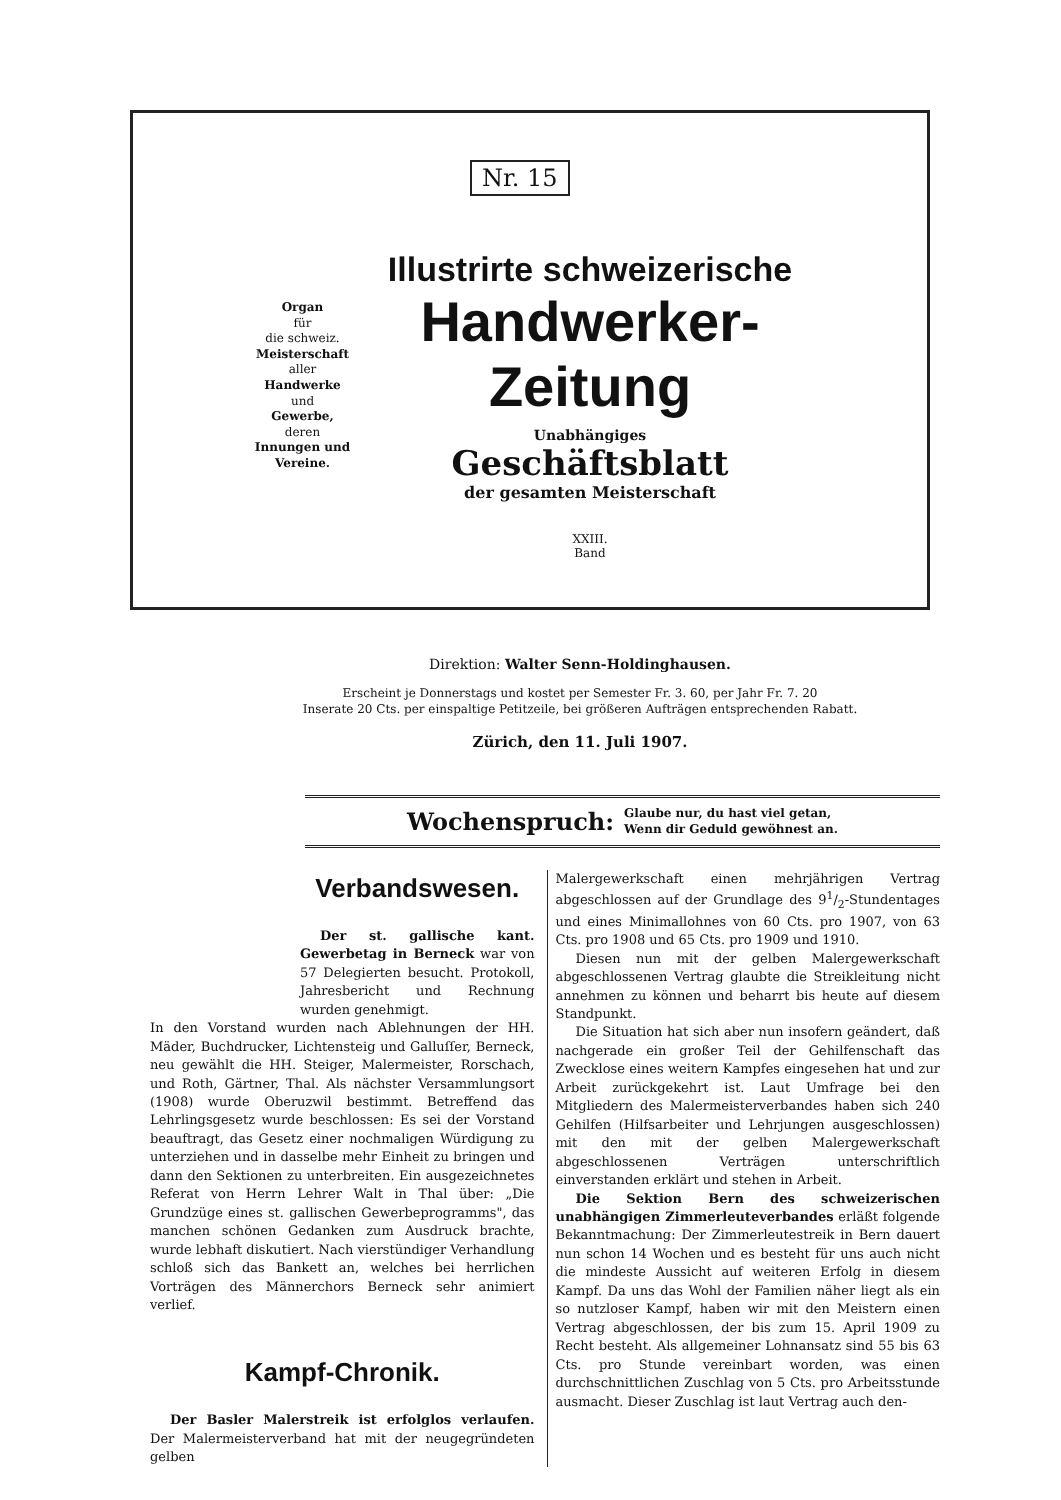Nr. 15
Organ
für
die schweiz.
Meisterschaft
aller
Handwerke
und
Gewerbe,
deren
Innungen und Vereine.
Illustrirte schweizerische
Handwerker-Zeitung
Unabhängiges
Geschäftsblatt
der gesamten Meisterschaft
XXIII.
Band
Direktion: Walter Senn-Holdinghausen.
Erscheint je Donnerstags und kostet per Semester Fr. 3. 60, per Jahr Fr. 7. 20
Inserate 20 Cts. per einspaltige Petitzeile, bei größeren Aufträgen entsprechenden Rabatt.
Zürich, den 11. Juli 1907.
Wochenspruch: Glaube nur, du hast viel getan,
Wenn dir Geduld gewöhnest an.
Verbandswesen.
Der st. gallische kant. Gewerbetag in Berneck war von 57 Delegierten besucht. Protokoll, Jahresbericht und Rechnung wurden genehmigt.
In den Vorstand wurden nach Ablehnungen der HH. Mäder, Buchdrucker, Lichtensteig und Galluſſer, Berneck, neu gewählt die HH. Steiger, Malermeister, Rorschach, und Roth, Gärtner, Thal. Als nächster Versammlungsort (1908) wurde Oberuzwil bestimmt. Betreffend das Lehrlingsgesetz wurde beschlossen: Es sei der Vorstand beauftragt, das Gesetz einer nochmaligen Würdigung zu unterziehen und in dasselbe mehr Einheit zu bringen und dann den Sektionen zu unterbreiten. Ein ausgezeichnetes Referat von Herrn Lehrer Walt in Thal über: „Die Grundzüge eines st. gallischen Gewerbeprogramms", das manchen schönen Gedanken zum Ausdruck brachte, wurde lebhaft diskutiert. Nach vierstündiger Verhandlung schloß sich das Bankett an, welches bei herrlichen Vorträgen des Männerchors Berneck sehr animiert verlief.
Kampf-Chronik.
Der Basler Malerstreik ist erfolglos verlaufen. Der Malermeisterverband hat mit der neugegründeten gelben
Malergewerkschaft einen mehrjährigen Vertrag abgeschlossen auf der Grundlage des 91/2-Stundentages und eines Minimallohnes von 60 Cts. pro 1907, von 63 Cts. pro 1908 und 65 Cts. pro 1909 und 1910.
Diesen nun mit der gelben Malergewerkschaft abgeschlossenen Vertrag glaubte die Streikleitung nicht annehmen zu können und beharrt bis heute auf diesem Standpunkt.
Die Situation hat sich aber nun insofern geändert, daß nachgerade ein großer Teil der Gehilfenschaft das Zwecklose eines weitern Kampfes eingesehen hat und zur Arbeit zurückgekehrt ist. Laut Umfrage bei den Mitgliedern des Malermeisterverbandes haben sich 240 Gehilfen (Hilfsarbeiter und Lehrjungen ausgeschlossen) mit den mit der gelben Malergewerkschaft abgeschlossenen Verträgen unterschriftlich einverstanden erklärt und stehen in Arbeit.
Die Sektion Bern des schweizerischen unabhängigen Zimmerleuteverbandes erläßt folgende Bekanntmachung: Der Zimmerleutestreik in Bern dauert nun schon 14 Wochen und es besteht für uns auch nicht die mindeste Aussicht auf weiteren Erfolg in diesem Kampf. Da uns das Wohl der Familien näher liegt als ein so nutzloser Kampf, haben wir mit den Meistern einen Vertrag abgeschlossen, der bis zum 15. April 1909 zu Recht besteht. Als allgemeiner Lohnansatz sind 55 bis 63 Cts. pro Stunde vereinbart worden, was einen durchschnittlichen Zuschlag von 5 Cts. pro Arbeitsstunde ausmacht. Dieser Zuschlag ist laut Vertrag auch den-